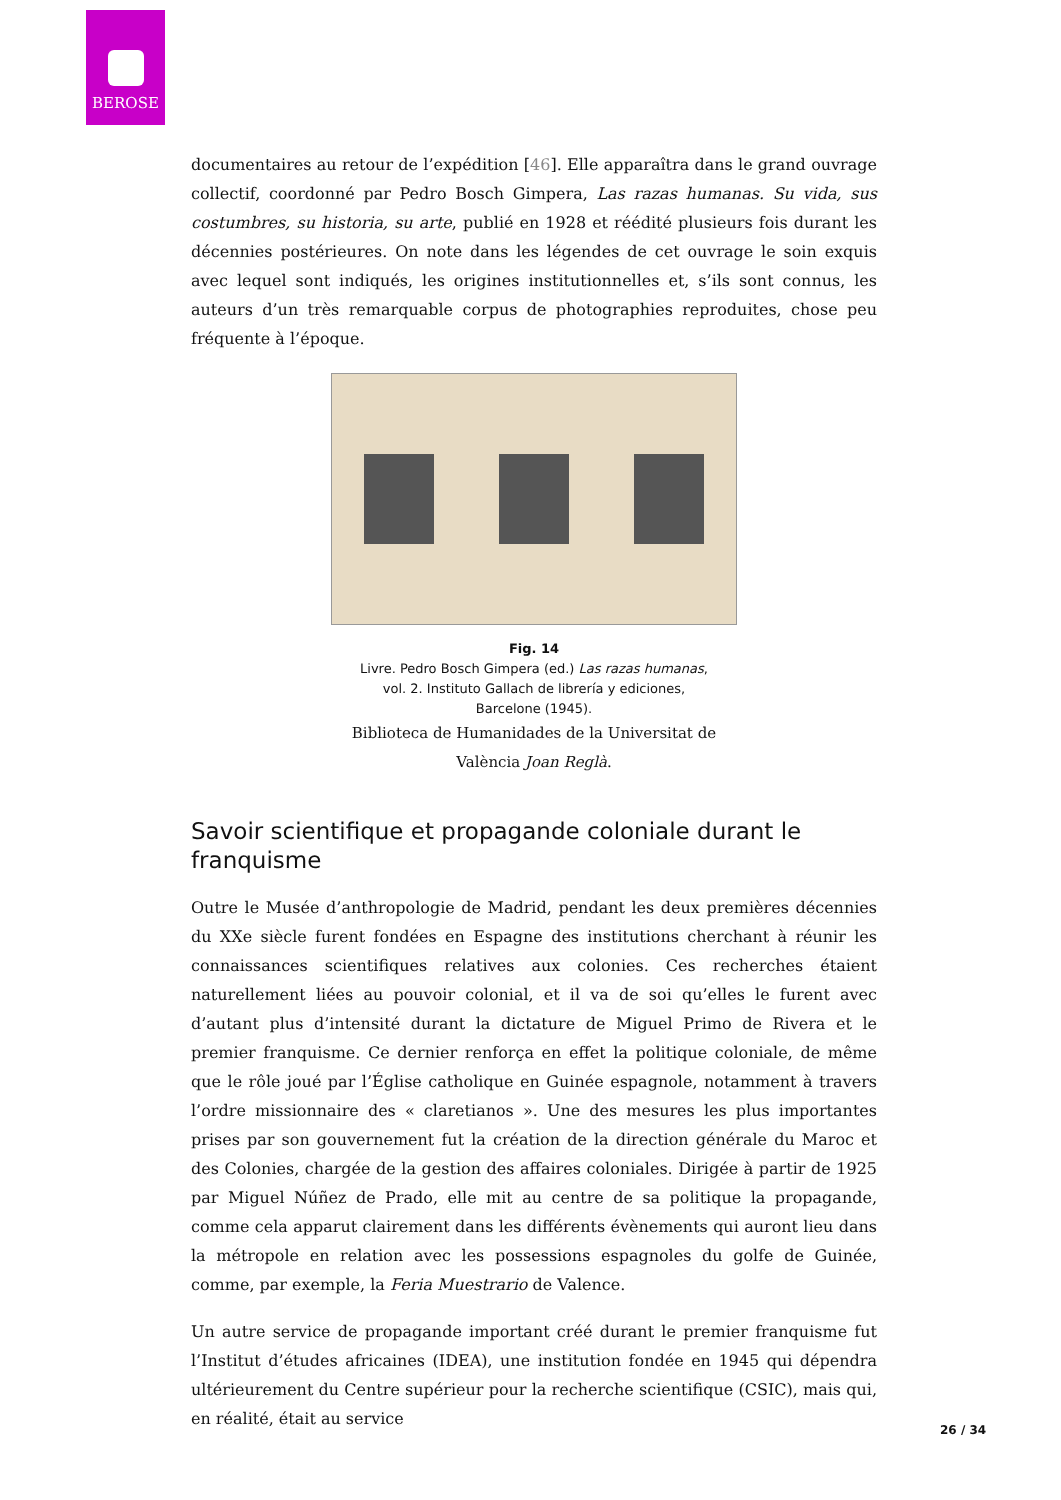BEROSE
documentaires au retour de l’expédition [46]. Elle apparaîtra dans le grand ouvrage collectif, coordonné par Pedro Bosch Gimpera, Las razas humanas. Su vida, sus costumbres, su historia, su arte, publié en 1928 et réédité plusieurs fois durant les décennies postérieures. On note dans les légendes de cet ouvrage le soin exquis avec lequel sont indiqués, les origines institutionnelles et, s’ils sont connus, les auteurs d’un très remarquable corpus de photographies reproduites, chose peu fréquente à l’époque.
Fig. 14
Livre. Pedro Bosch Gimpera (ed.) Las razas humanas,
vol. 2. Instituto Gallach de librería y ediciones,
Barcelone (1945).
Biblioteca de Humanidades de la Universitat de
València Joan Reglà.
Savoir scientifique et propagande coloniale durant le franquisme
Outre le Musée d’anthropologie de Madrid, pendant les deux premières décennies du XXe siècle furent fondées en Espagne des institutions cherchant à réunir les connaissances scientifiques relatives aux colonies. Ces recherches étaient naturellement liées au pouvoir colonial, et il va de soi qu’elles le furent avec d’autant plus d’intensité durant la dictature de Miguel Primo de Rivera et le premier franquisme. Ce dernier renforça en effet la politique coloniale, de même que le rôle joué par l’Église catholique en Guinée espagnole, notamment à travers l’ordre missionnaire des « claretianos ». Une des mesures les plus importantes prises par son gouvernement fut la création de la direction générale du Maroc et des Colonies, chargée de la gestion des affaires coloniales. Dirigée à partir de 1925 par Miguel Núñez de Prado, elle mit au centre de sa politique la propagande, comme cela apparut clairement dans les différents évènements qui auront lieu dans la métropole en relation avec les possessions espagnoles du golfe de Guinée, comme, par exemple, la Feria Muestrario de Valence.
Un autre service de propagande important créé durant le premier franquisme fut l’Institut d’études africaines (IDEA), une institution fondée en 1945 qui dépendra ultérieurement du Centre supérieur pour la recherche scientifique (CSIC), mais qui, en réalité, était au service
26 / 34